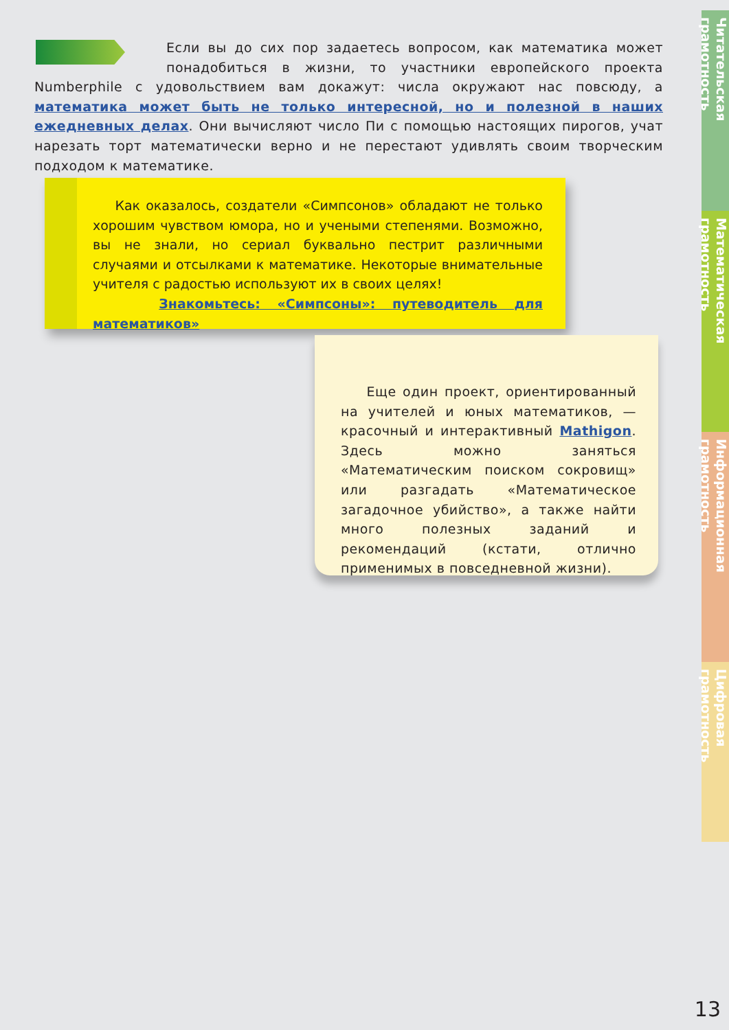Если вы до сих пор задаетесь вопросом, как математика может понадобиться в жизни, то участники европейского проекта Numberphile с удовольствием вам докажут: числа окружают нас повсюду, а математика может быть не только интересной, но и полезной в наших ежедневных делах. Они вычисляют число Пи с помощью настоящих пирогов, учат нарезать торт математически верно и не перестают удивлять своим творческим подходом к математике.
Как оказалось, создатели «Симпсонов» обладают не только хорошим чувством юмора, но и учеными степенями. Возможно, вы не знали, но сериал буквально пестрит различными случаями и отсылками к математике. Некоторые внимательные учителя с радостью используют их в своих целях!
Знакомьтесь: «Симпсоны»: путеводитель для математиков»
Еще один проект, ориентированный на учителей и юных математиков, — красочный и интерактивный Mathigon. Здесь можно заняться «Математическим поиском сокровищ» или разгадать «Математическое загадочное убийство», а также найти много полезных заданий и рекомендаций (кстати, отлично применимых в повседневной жизни).
Читательская грамотность
Математическая грамотность
Информационная грамотность
Цифровая грамотность
13